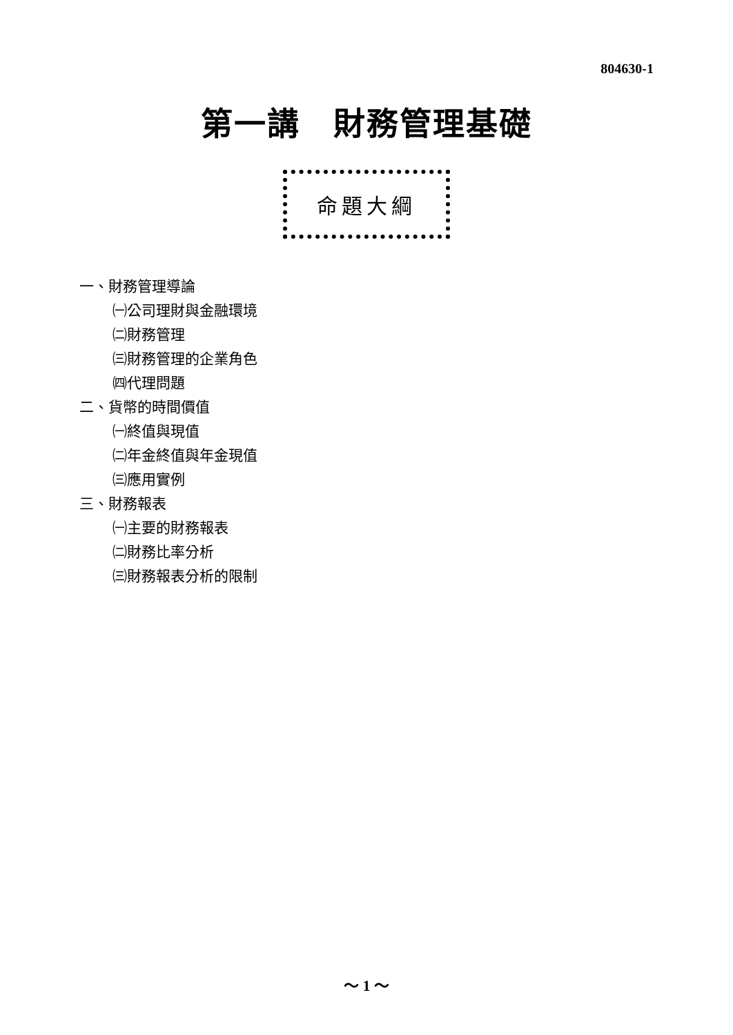804630-1
第一講　財務管理基礎
命題大綱
一、財務管理導論
㈠公司理財與金融環境
㈡財務管理
㈢財務管理的企業角色
㈣代理問題
二、貨幣的時間價值
㈠終值與現值
㈡年金終值與年金現值
㈢應用實例
三、財務報表
㈠主要的財務報表
㈡財務比率分析
㈢財務報表分析的限制
～ 1 ～